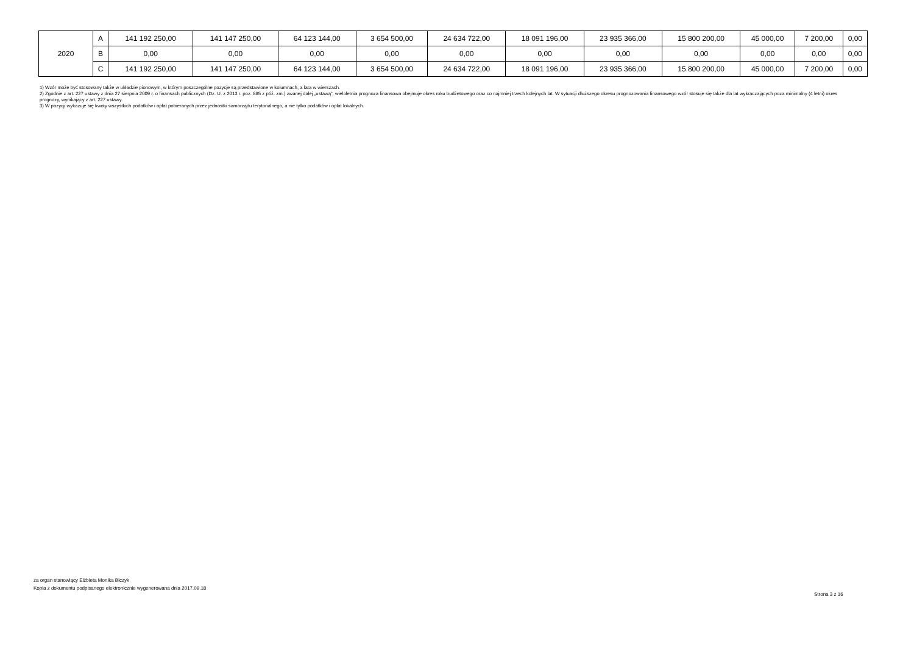| 2020 | A | 141 192 250,00 | 141 147 250,00 | 64 123 144,00 | 3 654 500,00 | 24 634 722,00 | 18 091 196,00 | 23 935 366,00 | 15 800 200,00 | 45 000,00 | 7 200,00 | 0,00 |
| | B | 0,00 | 0,00 | 0,00 | 0,00 | 0,00 | 0,00 | 0,00 | 0,00 | 0,00 | 0,00 | 0,00 |
| | C | 141 192 250,00 | 141 147 250,00 | 64 123 144,00 | 3 654 500,00 | 24 634 722,00 | 18 091 196,00 | 23 935 366,00 | 15 800 200,00 | 45 000,00 | 7 200,00 | 0,00 |
1) Wzór może być stosowany także w układzie pionowym, w którym poszczególne pozycje są przedstawione w kolumnach, a lata w wierszach.
2) Zgodnie z art. 227 ustawy z dnia 27 sierpnia 2009 r. o finansach publicznych (Dz. U. z 2013 r. poz. 885 z póź. zm.) zwanej dalej „ustawą”, wieloletnia prognoza finansowa obejmuje okres roku budżetowego oraz co najmniej trzech kolejnych lat. W sytuacji dłuższego okresu prognozowania finansowego wzór stosuje się także dla lat wykraczających poza minimalny (4 letni) okres prognozy, wynikający z art. 227 ustawy.
3) W pozycji wykazuje się kwoty wszystkich podatków i opłat pobieranych przez jednostki samorządu terytorialnego, a nie tylko podatków i opłat lokalnych.
za organ stanowiący Elżbieta Monika Biczyk
Kopia z dokumentu podpisanego elektronicznie wygenerowana dnia 2017.09.18
Strona 3 z 16